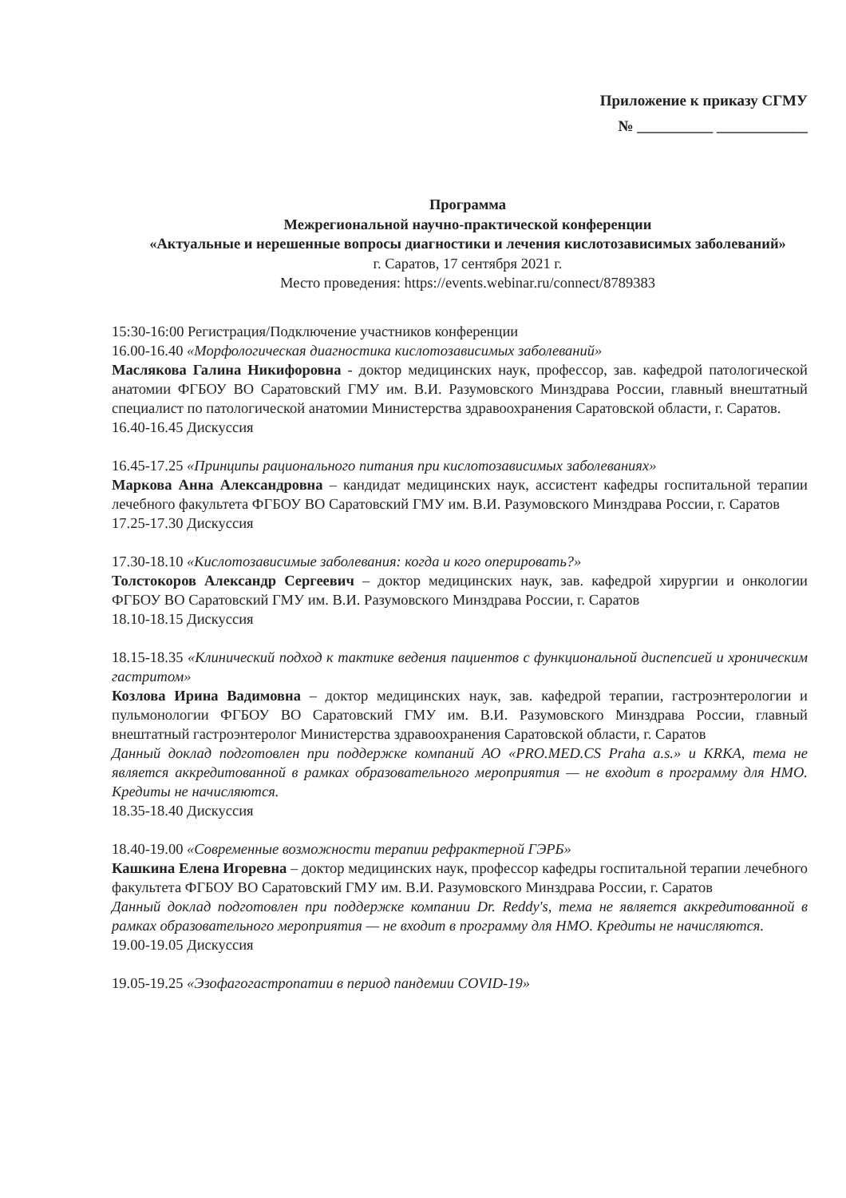Приложение к приказу СГМУ
№ __________ ____________
Программа
Межрегиональной научно-практической конференции
«Актуальные и нерешенные вопросы диагностики и лечения кислотозависимых заболеваний»
г. Саратов, 17 сентября 2021 г.
Место проведения: https://events.webinar.ru/connect/8789383
15:30-16:00 Регистрация/Подключение участников конференции
16.00-16.40 «Морфологическая диагностика кислотозависимых заболеваний»
Маслякова Галина Никифоровна - доктор медицинских наук, профессор, зав. кафедрой патологической анатомии ФГБОУ ВО Саратовский ГМУ им. В.И. Разумовского Минздрава России, главный внештатный специалист по патологической анатомии Министерства здравоохранения Саратовской области, г. Саратов.
16.40-16.45 Дискуссия
16.45-17.25 «Принципы рационального питания при кислотозависимых заболеваниях»
Маркова Анна Александровна – кандидат медицинских наук, ассистент кафедры госпитальной терапии лечебного факультета ФГБОУ ВО Саратовский ГМУ им. В.И. Разумовского Минздрава России, г. Саратов
17.25-17.30 Дискуссия
17.30-18.10 «Кислотозависимые заболевания: когда и кого оперировать?»
Толстокоров Александр Сергеевич – доктор медицинских наук, зав. кафедрой хирургии и онкологии ФГБОУ ВО Саратовский ГМУ им. В.И. Разумовского Минздрава России, г. Саратов
18.10-18.15 Дискуссия
18.15-18.35 «Клинический подход к тактике ведения пациентов с функциональной диспепсией и хроническим гастритом»
Козлова Ирина Вадимовна – доктор медицинских наук, зав. кафедрой терапии, гастроэнтерологии и пульмонологии ФГБОУ ВО Саратовский ГМУ им. В.И. Разумовского Минздрава России, главный внештатный гастроэнтеролог Министерства здравоохранения Саратовской области, г. Саратов
Данный доклад подготовлен при поддержке компаний АО «PRO.MED.CS Praha a.s.» и KRKA, тема не является аккредитованной в рамках образовательного мероприятия — не входит в программу для НМО. Кредиты не начисляются.
18.35-18.40 Дискуссия
18.40-19.00 «Современные возможности терапии рефрактерной ГЭРБ»
Кашкина Елена Игоревна – доктор медицинских наук, профессор кафедры госпитальной терапии лечебного факультета ФГБОУ ВО Саратовский ГМУ им. В.И. Разумовского Минздрава России, г. Саратов
Данный доклад подготовлен при поддержке компании Dr. Reddy's, тема не является аккредитованной в рамках образовательного мероприятия — не входит в программу для НМО. Кредиты не начисляются.
19.00-19.05 Дискуссия
19.05-19.25 «Эзофагогастропатии в период пандемии COVID-19»